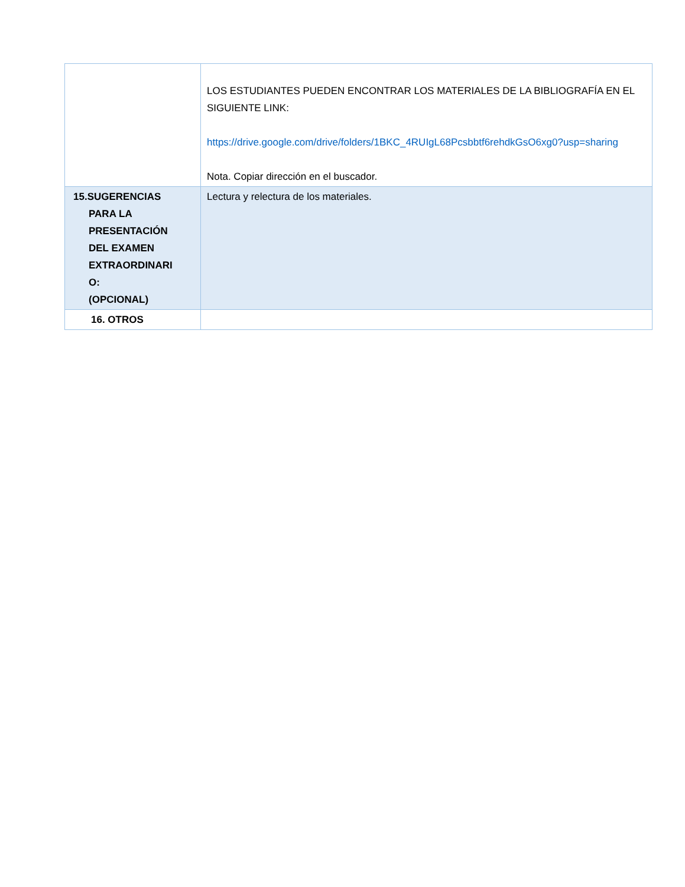| | LOS ESTUDIANTES PUEDEN ENCONTRAR LOS MATERIALES DE LA BIBLIOGRAFÍA EN EL SIGUIENTE LINK: https://drive.google.com/drive/folders/1BKC_4RUIgL68Pcsbbtf6rehdkGsO6xg0?usp=sharing Nota. Copiar dirección en el buscador. |
| 15.SUGERENCIAS PARA LA PRESENTACIÓN DEL EXAMEN EXTRAORDINARI O: (OPCIONAL) | Lectura y relectura de los materiales. |
| 16. OTROS | |